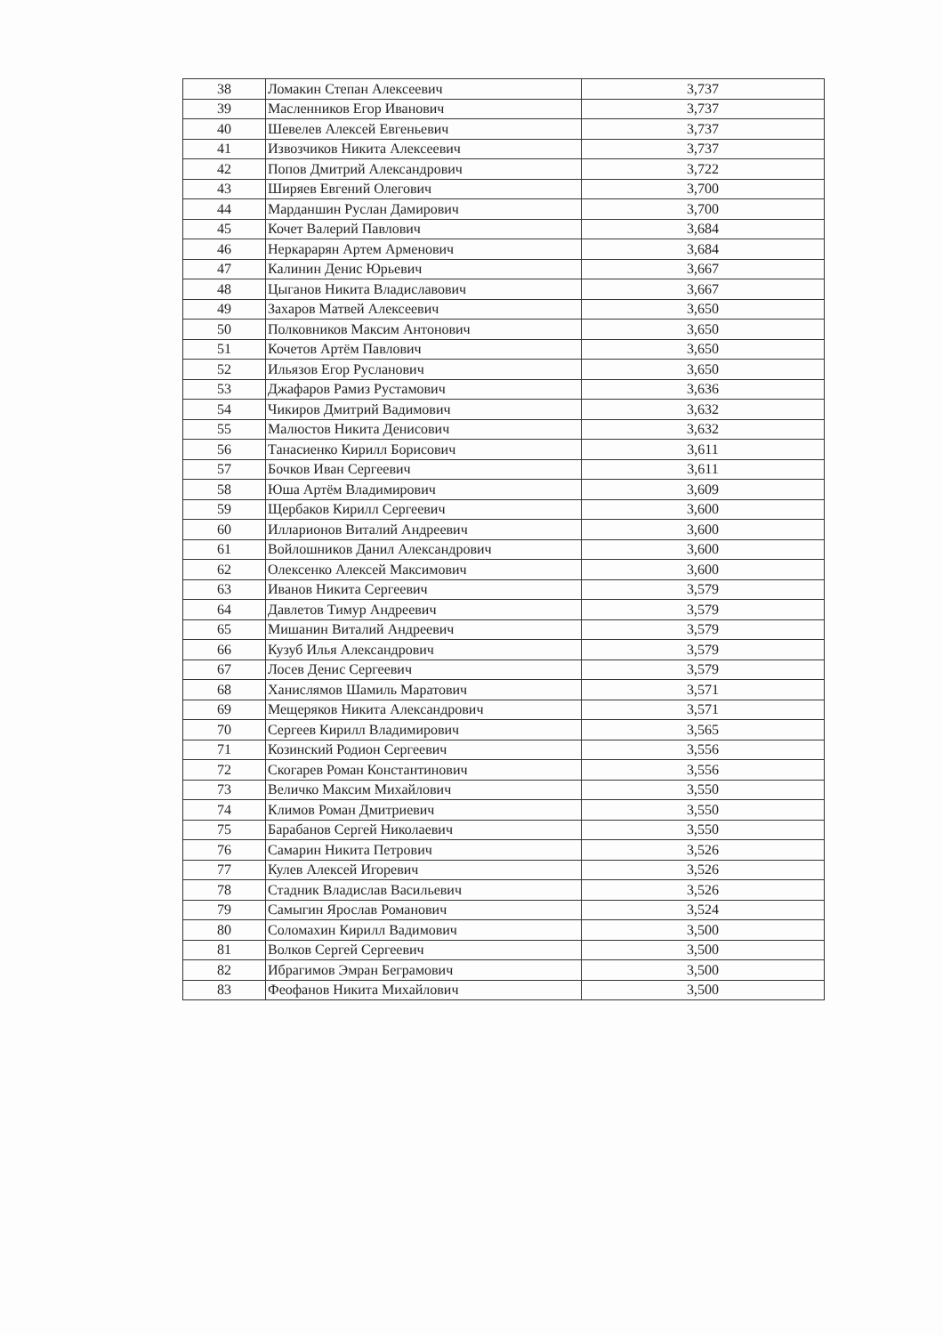| 38 | Ломакин Степан Алексеевич | 3,737 |
| 39 | Масленников Егор Иванович | 3,737 |
| 40 | Шевелев Алексей Евгеньевич | 3,737 |
| 41 | Извозчиков Никита Алексеевич | 3,737 |
| 42 | Попов Дмитрий Александрович | 3,722 |
| 43 | Ширяев Евгений Олегович | 3,700 |
| 44 | Марданшин Руслан Дамирович | 3,700 |
| 45 | Кочет Валерий Павлович | 3,684 |
| 46 | Неркарарян Артем Арменович | 3,684 |
| 47 | Калинин Денис Юрьевич | 3,667 |
| 48 | Цыганов Никита Владиславович | 3,667 |
| 49 | Захаров Матвей Алексеевич | 3,650 |
| 50 | Полковников Максим Антонович | 3,650 |
| 51 | Кочетов Артём Павлович | 3,650 |
| 52 | Ильязов Егор Русланович | 3,650 |
| 53 | Джафаров Рамиз Рустамович | 3,636 |
| 54 | Чикиров Дмитрий Вадимович | 3,632 |
| 55 | Малюстов Никита Денисович | 3,632 |
| 56 | Танасиенко Кирилл Борисович | 3,611 |
| 57 | Бочков Иван Сергеевич | 3,611 |
| 58 | Юша Артём Владимирович | 3,609 |
| 59 | Щербаков Кирилл Сергеевич | 3,600 |
| 60 | Илларионов Виталий Андреевич | 3,600 |
| 61 | Войлошников Данил Александрович | 3,600 |
| 62 | Олексенко Алексей Максимович | 3,600 |
| 63 | Иванов Никита Сергеевич | 3,579 |
| 64 | Давлетов Тимур Андреевич | 3,579 |
| 65 | Мишанин Виталий Андреевич | 3,579 |
| 66 | Кузуб Илья Александрович | 3,579 |
| 67 | Лосев Денис Сергеевич | 3,579 |
| 68 | Ханислямов Шамиль Маратович | 3,571 |
| 69 | Мещеряков Никита Александрович | 3,571 |
| 70 | Сергеев Кирилл Владимирович | 3,565 |
| 71 | Козинский Родион Сергеевич | 3,556 |
| 72 | Скогарев Роман Константинович | 3,556 |
| 73 | Величко Максим Михайлович | 3,550 |
| 74 | Климов Роман Дмитриевич | 3,550 |
| 75 | Барабанов Сергей Николаевич | 3,550 |
| 76 | Самарин Никита Петрович | 3,526 |
| 77 | Кулев Алексей Игоревич | 3,526 |
| 78 | Стадник Владислав Васильевич | 3,526 |
| 79 | Самыгин Ярослав Романович | 3,524 |
| 80 | Соломахин Кирилл Вадимович | 3,500 |
| 81 | Волков Сергей Сергеевич | 3,500 |
| 82 | Ибрагимов Эмран Беграмович | 3,500 |
| 83 | Феофанов Никита Михайлович | 3,500 |